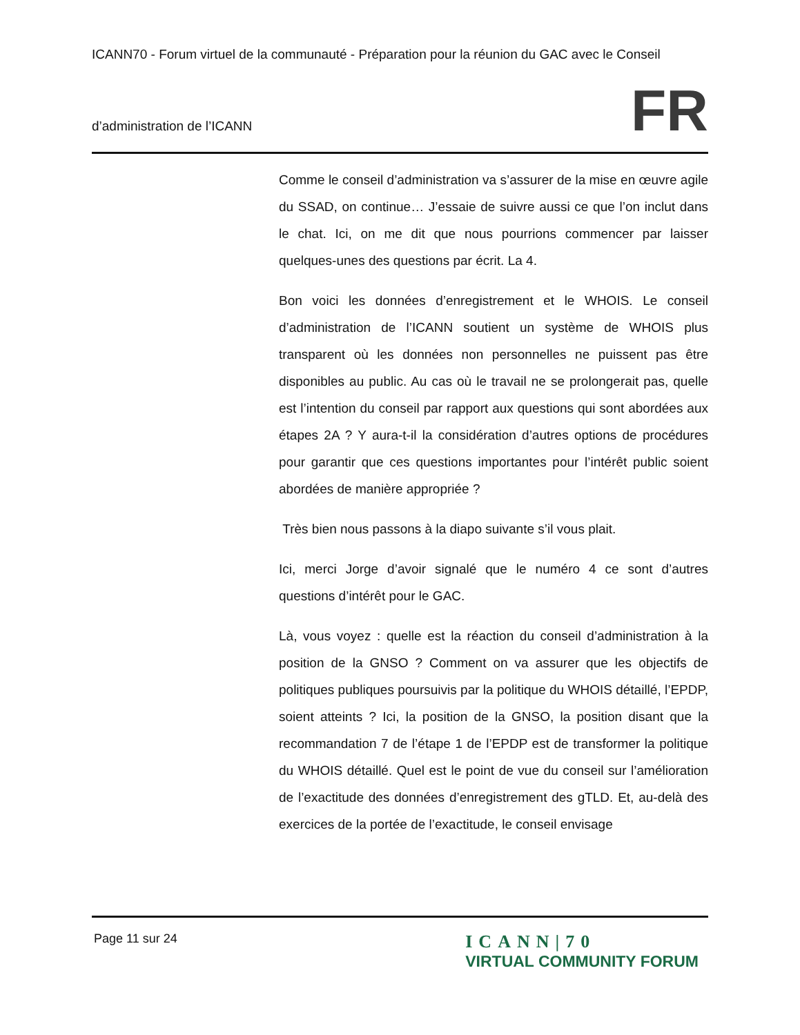ICANN70 - Forum virtuel de la communauté - Préparation pour la réunion du GAC avec le Conseil
d’administration de l’ICANN
FR
Comme le conseil d’administration va s’assurer de la mise en œuvre agile du SSAD, on continue… J’essaie de suivre aussi ce que l’on inclut dans le chat. Ici, on me dit que nous pourrions commencer par laisser quelques-unes des questions par écrit. La 4.
Bon voici les données d’enregistrement et le WHOIS. Le conseil d’administration de l’ICANN soutient un système de WHOIS plus transparent où les données non personnelles ne puissent pas être disponibles au public. Au cas où le travail ne se prolongerait pas, quelle est l’intention du conseil par rapport aux questions qui sont abordées aux étapes 2A ? Y aura-t-il la considération d’autres options de procédures pour garantir que ces questions importantes pour l’intérêt public soient abordées de manière appropriée ?
Très bien nous passons à la diapo suivante s’il vous plait.
Ici, merci Jorge d’avoir signalé que le numéro 4 ce sont d’autres questions d’intérêt pour le GAC.
Là, vous voyez : quelle est la réaction du conseil d’administration à la position de la GNSO ? Comment on va assurer que les objectifs de politiques publiques poursuivis par la politique du WHOIS détaillé, l’EPDP, soient atteints ? Ici, la position de la GNSO, la position disant que la recommandation 7 de l’étape 1 de l’EPDP est de transformer la politique du WHOIS détaillé. Quel est le point de vue du conseil sur l’amélioration de l’exactitude des données d’enregistrement des gTLD. Et, au-delà des exercices de la portée de l’exactitude, le conseil envisage
Page 11 sur 24
ICANN|70
VIRTUAL COMMUNITY FORUM